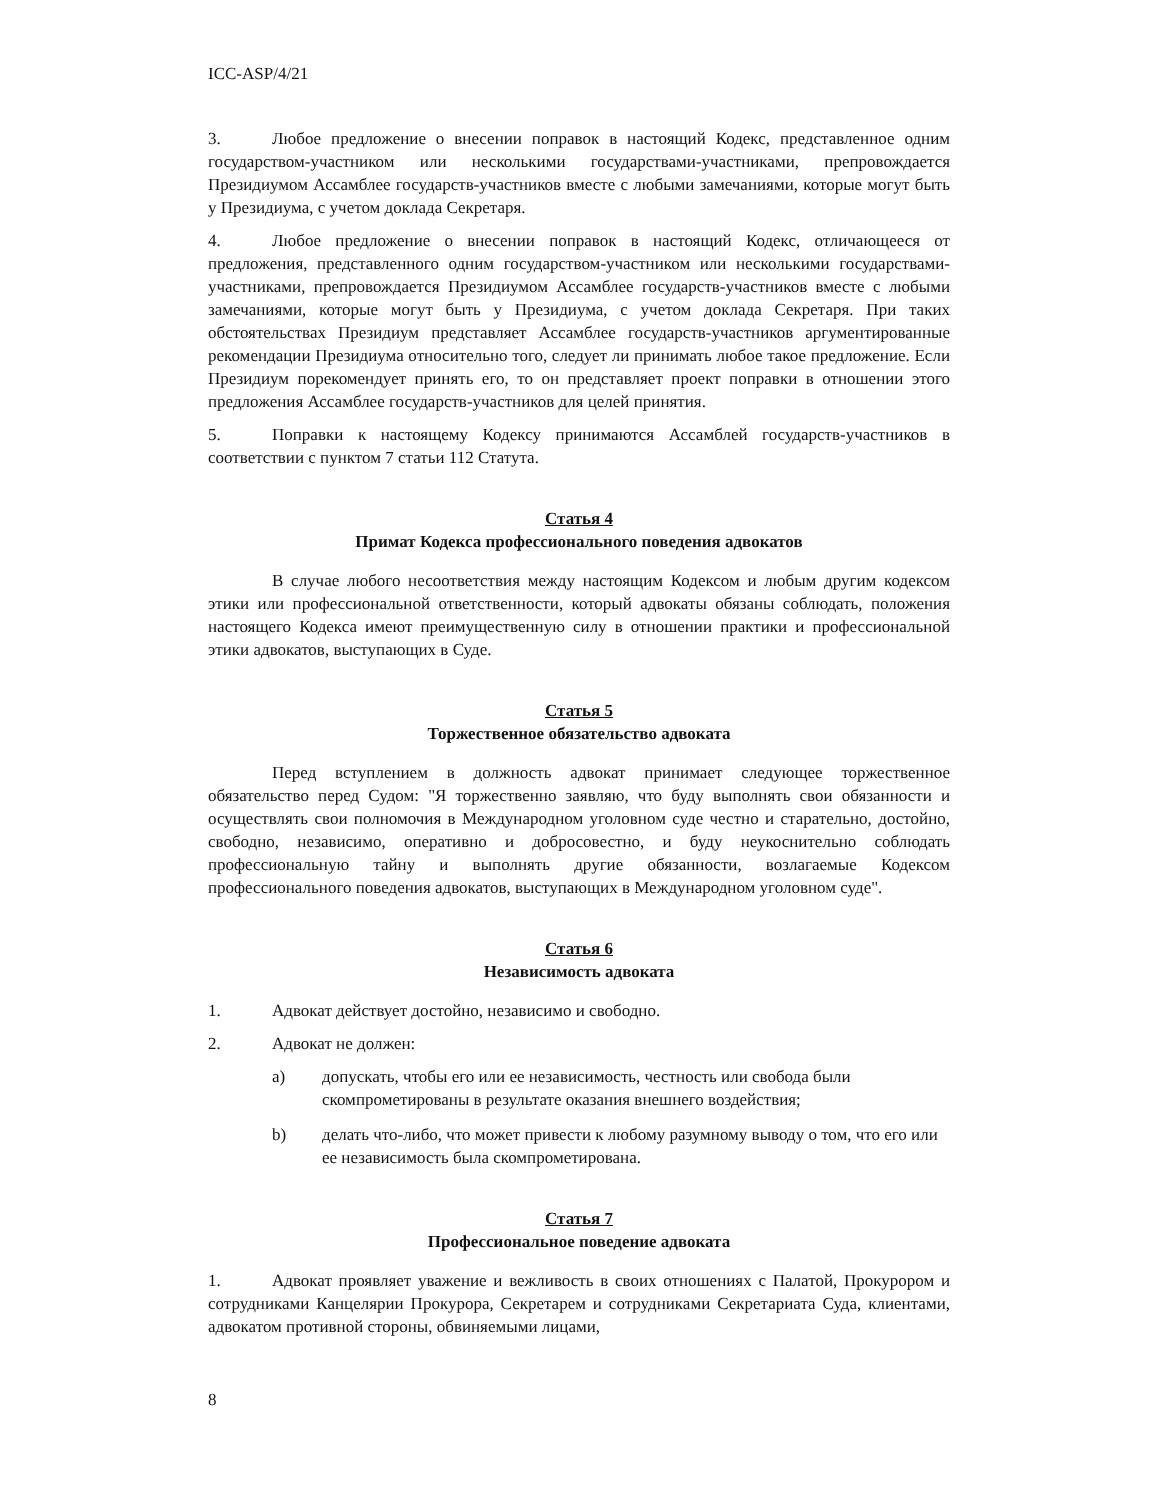ICC-ASP/4/21
3. Любое предложение о внесении поправок в настоящий Кодекс, представленное одним государством-участником или несколькими государствами-участниками, препровождается Президиумом Ассамблее государств-участников вместе с любыми замечаниями, которые могут быть у Президиума, с учетом доклада Секретаря.
4. Любое предложение о внесении поправок в настоящий Кодекс, отличающееся от предложения, представленного одним государством-участником или несколькими государствами-участниками, препровождается Президиумом Ассамблее государств-участников вместе с любыми замечаниями, которые могут быть у Президиума, с учетом доклада Секретаря. При таких обстоятельствах Президиум представляет Ассамблее государств-участников аргументированные рекомендации Президиума относительно того, следует ли принимать любое такое предложение. Если Президиум порекомендует принять его, то он представляет проект поправки в отношении этого предложения Ассамблее государств-участников для целей принятия.
5. Поправки к настоящему Кодексу принимаются Ассамблей государств-участников в соответствии с пунктом 7 статьи 112 Статута.
Статья 4
Примат Кодекса профессионального поведения адвокатов
В случае любого несоответствия между настоящим Кодексом и любым другим кодексом этики или профессиональной ответственности, который адвокаты обязаны соблюдать, положения настоящего Кодекса имеют преимущественную силу в отношении практики и профессиональной этики адвокатов, выступающих в Суде.
Статья 5
Торжественное обязательство адвоката
Перед вступлением в должность адвокат принимает следующее торжественное обязательство перед Судом: "Я торжественно заявляю, что буду выполнять свои обязанности и осуществлять свои полномочия в Международном уголовном суде честно и старательно, достойно, свободно, независимо, оперативно и добросовестно, и буду неукоснительно соблюдать профессиональную тайну и выполнять другие обязанности, возлагаемые Кодексом профессионального поведения адвокатов, выступающих в Международном уголовном суде".
Статья 6
Независимость адвоката
1. Адвокат действует достойно, независимо и свободно.
2. Адвокат не должен:
a) допускать, чтобы его или ее независимость, честность или свобода были скомпрометированы в результате оказания внешнего воздействия;
b) делать что-либо, что может привести к любому разумному выводу о том, что его или ее независимость была скомпрометирована.
Статья 7
Профессиональное поведение адвоката
1. Адвокат проявляет уважение и вежливость в своих отношениях с Палатой, Прокурором и сотрудниками Канцелярии Прокурора, Секретарем и сотрудниками Секретариата Суда, клиентами, адвокатом противной стороны, обвиняемыми лицами,
8